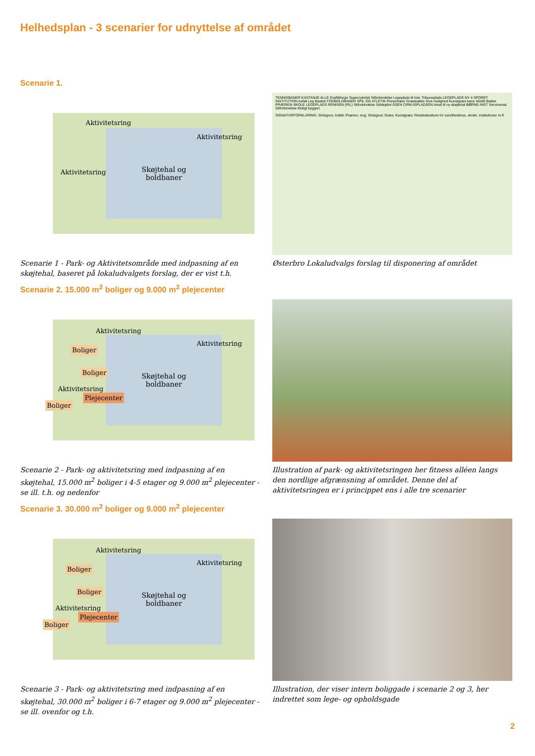Helhedsplan - 3 scenarier for udnyttelse af området
Scenarie 1.
Skøjtehal og
boldbaner
Aktivitetsring
Aktivitetsring
Aktivitetsring
Scenarie 1 - Park- og Aktivitetsområde med indpasning af en skøjtehal, baseret på lokaludvalgets forslag, der er vist t.h.
TENNISBANER KASTANJE ALLE Grafittihegn Supercykelsti Stiforbindelse Legeplads til inst. Tribuneplads LEGEPLADS NY 4 SPORET INSTITUTION Asfalt Leg Basket FODBOLDBANER SPIL OG ATLETIK Pionertræer Græsbakke Sive-mulighed Kunstgræs bane 45x90 Bakke PRÆRIEN SKOLE LEGEPLADS REMISEN (PIL) Stiforbindelse Siddeplint ÅSEN CIRKUSPLADSEN Areal til ny skøjtehal BØRNE-INST Servicereal Stiforbindelse Muligt byggeri
SIGNATURFORKLARING: Slotsgrus; Asfalt; Prærien, eng; Slotsgrus; Græs; Kunstgræs; Redskabsskure for sundhedshus, skoler, institutioner m.fl.
Østerbro Lokaludvalgs forslag til disponering af området
Scenarie 2. 15.000 m<sup>2</sup> boliger og 9.000 m<sup>2</sup> plejecenter
Skøjtehal og
boldbaner
Aktivitetsring
Aktivitetsring
Aktivitetsring
Boliger
Boliger
Plejecenter
Boliger
Scenarie 2 - Park- og aktivitetsring med indpasning af en skøjtehal, 15.000 m<sup>2</sup> boliger i 4-5 etager og 9.000 m<sup>2</sup> plejecenter - se ill. t.h. og nedenfor
Illustration af park- og aktivitetsringen her fitness alléen langs den nordlige afgrænsning af området. Denne del af aktivitetsringen er i princippet ens i alle tre scenarier
Scenarie 3. 30.000 m<sup>2</sup> boliger og 9.000 m<sup>2</sup> plejecenter
Skøjtehal og
boldbaner
Aktivitetsring
Aktivitetsring
Aktivitetsring
Boliger
Boliger
Plejecenter
Boliger
Scenarie 3 - Park- og aktivitetsring med indpasning af en skøjtehal, 30.000 m<sup>2</sup> boliger i 6-7 etager og 9.000 m<sup>2</sup> plejecenter - se ill. ovenfor og t.h.
Illustration, der viser intern boliggade i scenarie 2 og 3, her indrettet som lege- og opholdsgade
2